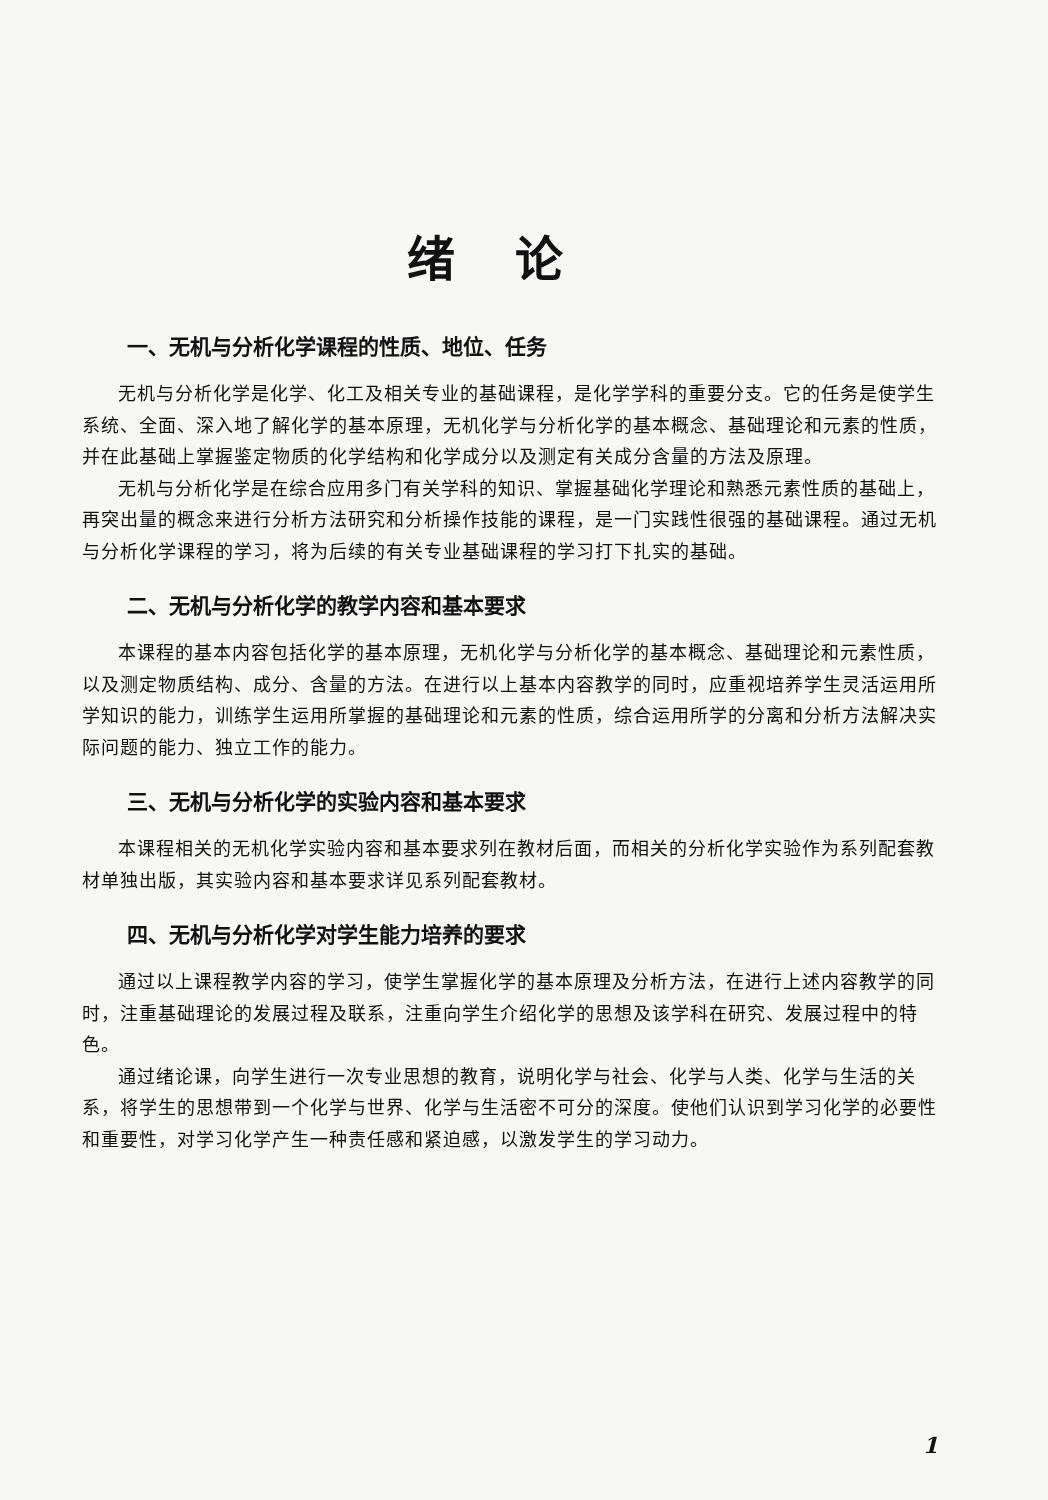绪论
一、无机与分析化学课程的性质、地位、任务
无机与分析化学是化学、化工及相关专业的基础课程，是化学学科的重要分支。它的任务是使学生系统、全面、深入地了解化学的基本原理，无机化学与分析化学的基本概念、基础理论和元素的性质，并在此基础上掌握鉴定物质的化学结构和化学成分以及测定有关成分含量的方法及原理。
无机与分析化学是在综合应用多门有关学科的知识、掌握基础化学理论和熟悉元素性质的基础上，再突出量的概念来进行分析方法研究和分析操作技能的课程，是一门实践性很强的基础课程。通过无机与分析化学课程的学习，将为后续的有关专业基础课程的学习打下扎实的基础。
二、无机与分析化学的教学内容和基本要求
本课程的基本内容包括化学的基本原理，无机化学与分析化学的基本概念、基础理论和元素性质，以及测定物质结构、成分、含量的方法。在进行以上基本内容教学的同时，应重视培养学生灵活运用所学知识的能力，训练学生运用所掌握的基础理论和元素的性质，综合运用所学的分离和分析方法解决实际问题的能力、独立工作的能力。
三、无机与分析化学的实验内容和基本要求
本课程相关的无机化学实验内容和基本要求列在教材后面，而相关的分析化学实验作为系列配套教材单独出版，其实验内容和基本要求详见系列配套教材。
四、无机与分析化学对学生能力培养的要求
通过以上课程教学内容的学习，使学生掌握化学的基本原理及分析方法，在进行上述内容教学的同时，注重基础理论的发展过程及联系，注重向学生介绍化学的思想及该学科在研究、发展过程中的特色。
通过绪论课，向学生进行一次专业思想的教育，说明化学与社会、化学与人类、化学与生活的关系，将学生的思想带到一个化学与世界、化学与生活密不可分的深度。使他们认识到学习化学的必要性和重要性，对学习化学产生一种责任感和紧迫感，以激发学生的学习动力。
1